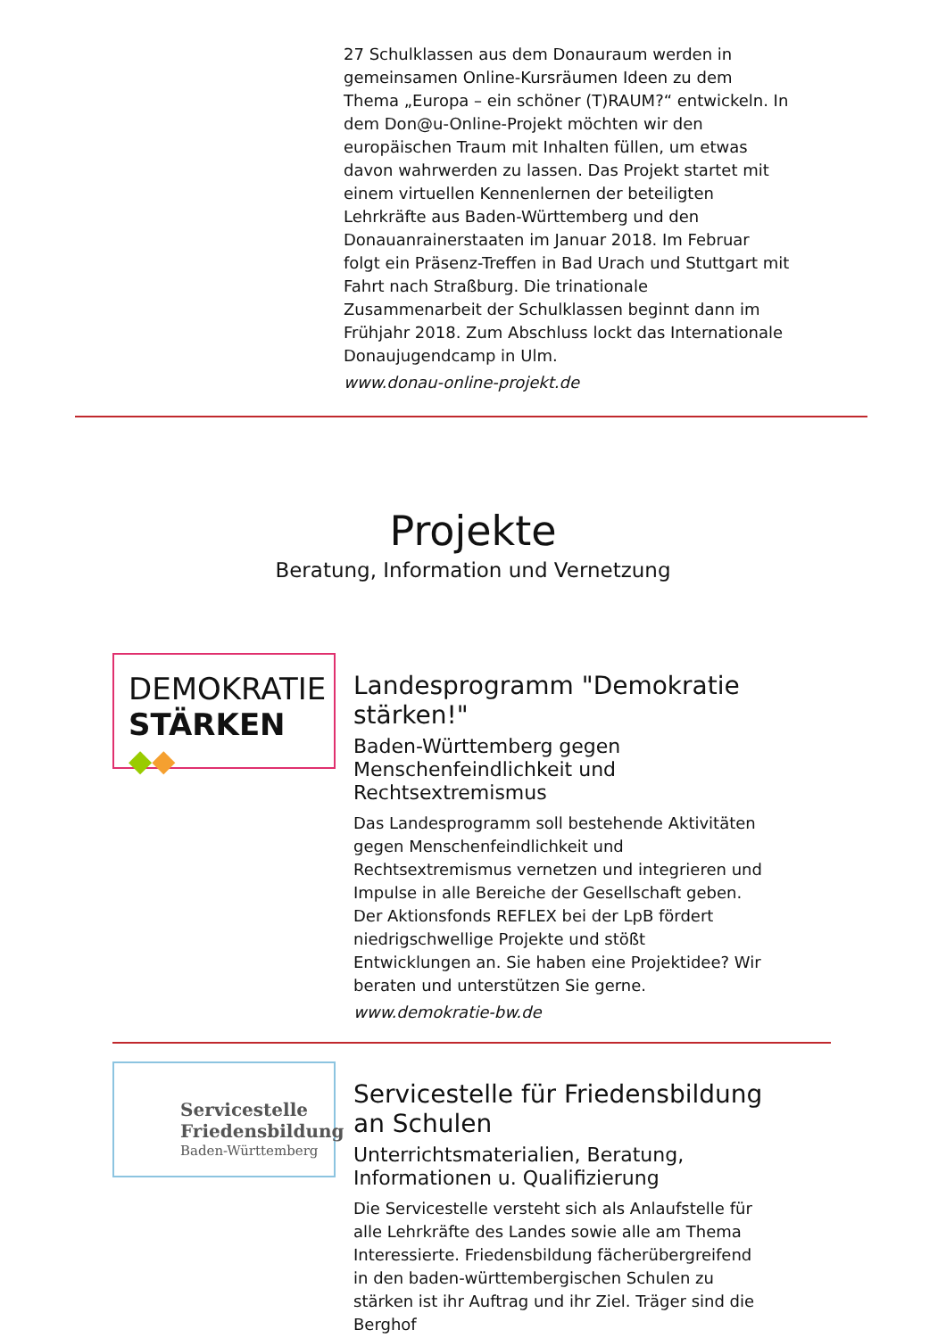27 Schulklassen aus dem Donauraum werden in gemeinsamen Online-Kursräumen Ideen zu dem Thema „Europa – ein schöner (T)RAUM?“ entwickeln. In dem Don@u-Online-Projekt möchten wir den europäischen Traum mit Inhalten füllen, um etwas davon wahrwerden zu lassen. Das Projekt startet mit einem virtuellen Kennenlernen der beteiligten Lehrkräfte aus Baden-Württemberg und den Donauanrainerstaaten im Januar 2018. Im Februar folgt ein Präsenz-Treffen in Bad Urach und Stuttgart mit Fahrt nach Straßburg. Die trinationale Zusammenarbeit der Schulklassen beginnt dann im Frühjahr 2018. Zum Abschluss lockt das Internationale Donaujugendcamp in Ulm.
www.donau-online-projekt.de
Projekte
Beratung, Information und Vernetzung
DEMOKRATIE
STÄRKEN ◆◆
Landesprogramm "Demokratie stärken!"
Baden-Württemberg gegen Menschenfeindlichkeit und Rechtsextremismus
Das Landesprogramm soll bestehende Aktivitäten gegen Menschenfeindlichkeit und Rechtsextremismus vernetzen und integrieren und Impulse in alle Bereiche der Gesellschaft geben. Der Aktionsfonds REFLEX bei der LpB fördert niedrigschwellige Projekte und stößt Entwicklungen an. Sie haben eine Projektidee? Wir beraten und unterstützen Sie gerne.
www.demokratie-bw.de
Servicestelle
Friedensbildung
Baden-Württemberg
Servicestelle für Friedensbildung an Schulen
Unterrichtsmaterialien, Beratung, Informationen u. Qualifizierung
Die Servicestelle versteht sich als Anlaufstelle für alle Lehrkräfte des Landes sowie alle am Thema Interessierte. Friedensbildung fächerübergreifend in den baden-württembergischen Schulen zu stärken ist ihr Auftrag und ihr Ziel. Träger sind die Berghof